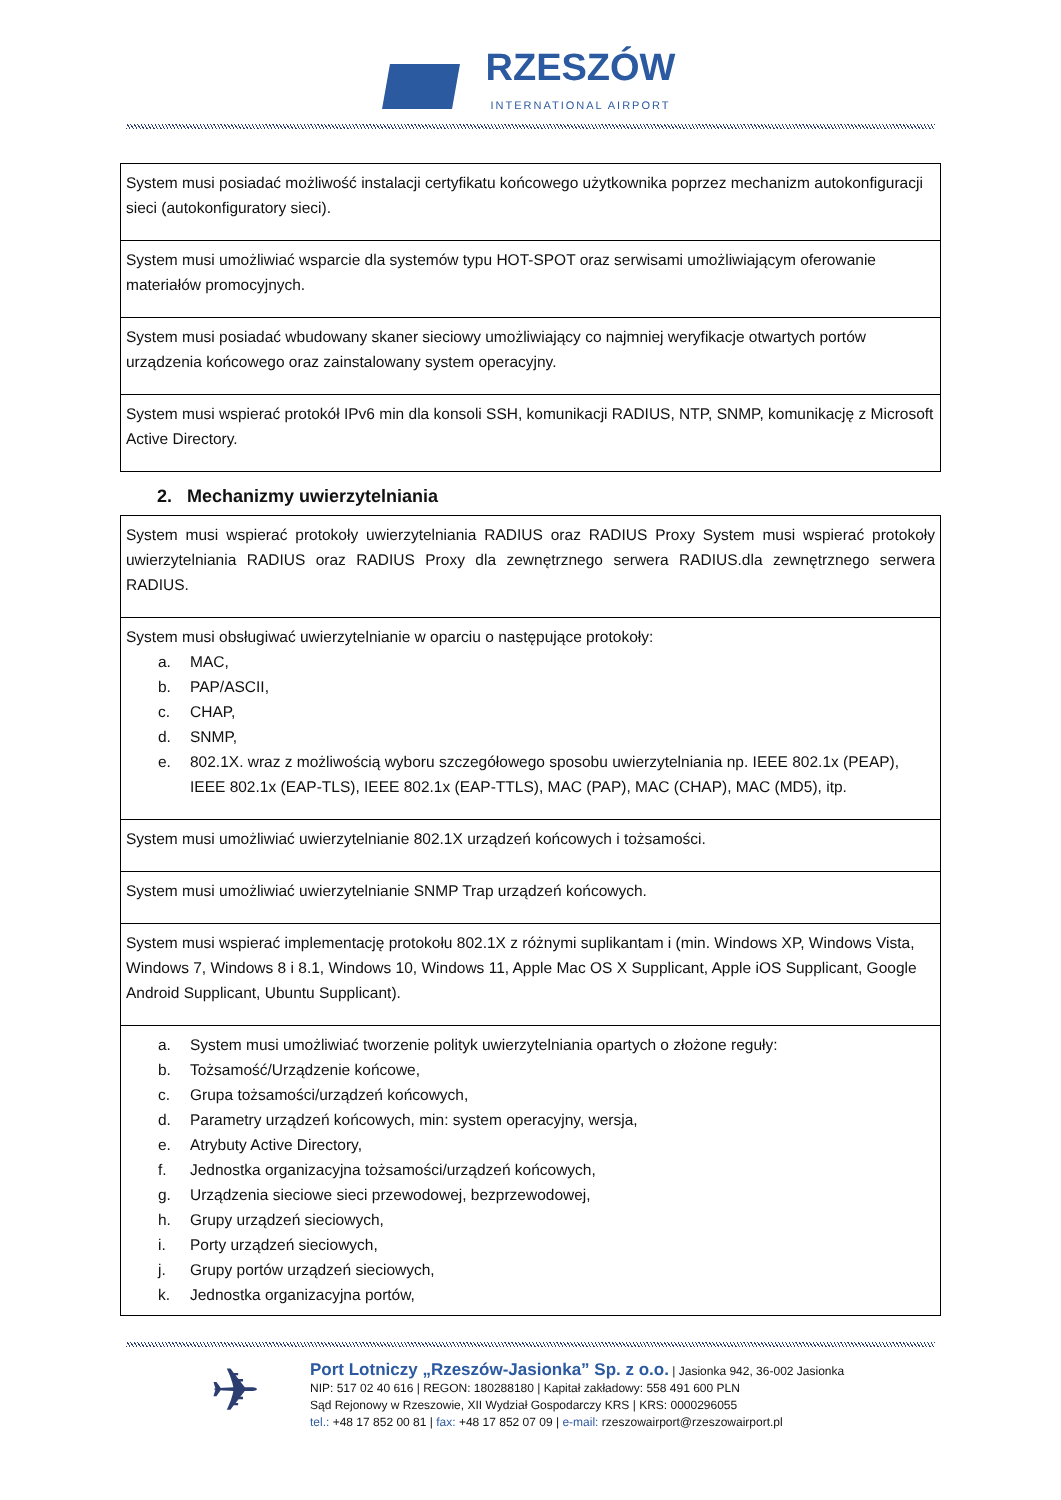RZESZÓW INTERNATIONAL AIRPORT
| System musi posiadać możliwość instalacji certyfikatu końcowego użytkownika poprzez mechanizm autokonfiguracji sieci (autokonfiguratory sieci). |
| System musi umożliwiać wsparcie dla systemów typu HOT-SPOT oraz serwisami umożliwiającym oferowanie materiałów promocyjnych. |
| System musi posiadać wbudowany skaner sieciowy umożliwiający co najmniej weryfikacje otwartych portów urządzenia końcowego oraz zainstalowany system operacyjny. |
| System musi wspierać protokół IPv6 min dla konsoli SSH, komunikacji RADIUS, NTP, SNMP, komunikację z Microsoft Active Directory. |
2. Mechanizmy uwierzytelniania
| System musi wspierać protokoły uwierzytelniania RADIUS oraz RADIUS Proxy System musi wspierać protokoły uwierzytelniania RADIUS oraz RADIUS Proxy dla zewnętrznego serwera RADIUS.dla zewnętrznego serwera RADIUS. |
| System musi obsługiwać uwierzytelnianie w oparciu o następujące protokoły: a. MAC, b. PAP/ASCII, c. CHAP, d. SNMP, e. 802.1X. wraz z możliwością wyboru szczegółowego sposobu uwierzytelniania np. IEEE 802.1x (PEAP), IEEE 802.1x (EAP-TLS), IEEE 802.1x (EAP-TTLS), MAC (PAP), MAC (CHAP), MAC (MD5), itp. |
| System musi umożliwiać uwierzytelnianie 802.1X urządzeń końcowych i tożsamości. |
| System musi umożliwiać uwierzytelnianie SNMP Trap urządzeń końcowych. |
| System musi wspierać implementację protokołu 802.1X z różnymi suplikantam i (min. Windows XP, Windows Vista, Windows 7, Windows 8 i 8.1, Windows 10, Windows 11, Apple Mac OS X Supplicant, Apple iOS Supplicant, Google Android Supplicant, Ubuntu Supplicant). |
| a. System musi umożliwiać tworzenie polityk uwierzytelniania opartych o złożone reguły: b. Tożsamość/Urządzenie końcowe, c. Grupa tożsamości/urządzeń końcowych, d. Parametry urządzeń końcowych, min: system operacyjny, wersja, e. Atrybuty Active Directory, f. Jednostka organizacyjna tożsamości/urządzeń końcowych, g. Urządzenia sieciowe sieci przewodowej, bezprzewodowej, h. Grupy urządzeń sieciowych, i. Porty urządzeń sieciowych, j. Grupy portów urządzeń sieciowych, k. Jednostka organizacyjna portów, |
✈
Port Lotniczy „Rzeszów-Jasionka” Sp. z o.o. | Jasionka 942, 36-002 Jasionka
NIP: 517 02 40 616 | REGON: 180288180 | Kapitał zakładowy: 558 491 600 PLN
Sąd Rejonowy w Rzeszowie, XII Wydział Gospodarczy KRS | KRS: 0000296055
tel.: +48 17 852 00 81 | fax: +48 17 852 07 09 | e-mail: rzeszowairport@rzeszowairport.pl